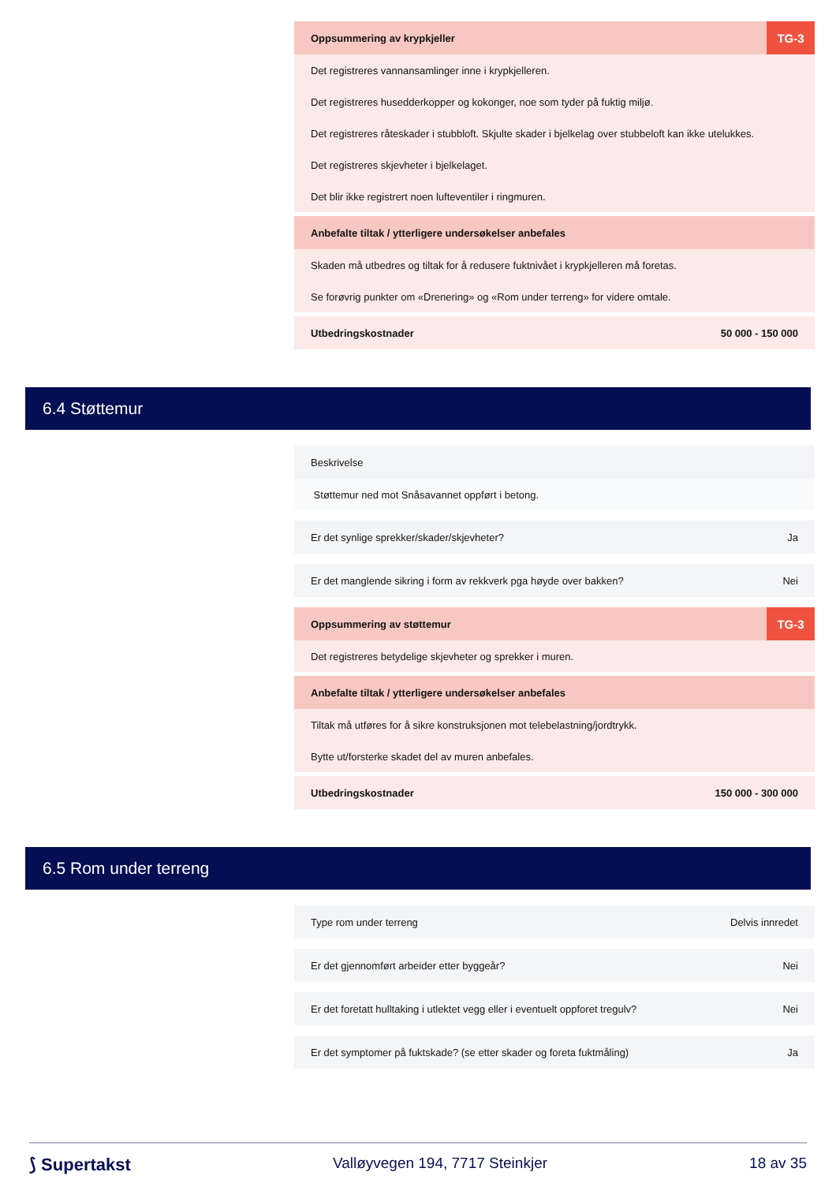Oppsummering av krypkjeller TG-3
Det registreres vannansamlinger inne i krypkjelleren.
Det registreres husedderkopper og kokonger, noe som tyder på fuktig miljø.
Det registreres råteskader i stubbloft. Skjulte skader i bjelkelag over stubbeloft kan ikke utelukkes.
Det registreres skjevheter i bjelkelaget.
Det blir ikke registrert noen lufteventiler i ringmuren.
Anbefalte tiltak / ytterligere undersøkelser anbefales
Skaden må utbedres og tiltak for å redusere fuktnivået i krypkjelleren må foretas.
Se forøvrig punkter om «Drenering» og «Rom under terreng» for videre omtale.
Utbedringskostnader 50 000 - 150 000
6.4 Støttemur
Beskrivelse
Støttemur ned mot Snåsavannet oppført i betong.
Er det synlige sprekker/skader/skjevheter? Ja
Er det manglende sikring i form av rekkverk pga høyde over bakken? Nei
Oppsummering av støttemur TG-3
Det registreres betydelige skjevheter og sprekker i muren.
Anbefalte tiltak / ytterligere undersøkelser anbefales
Tiltak må utføres for å sikre konstruksjonen mot telebelastning/jordtrykk.
Bytte ut/forsterke skadet del av muren anbefales.
Utbedringskostnader 150 000 - 300 000
6.5 Rom under terreng
Type rom under terreng Delvis innredet
Er det gjennomført arbeider etter byggeår? Nei
Er det foretatt hulltaking i utlektet vegg eller i eventuelt oppforet tregulv? Nei
Er det symptomer på fuktskade? (se etter skader og foreta fuktmåling) Ja
⟆ Supertakst Valløyvegen 194, 7717 Steinkjer 18 av 35